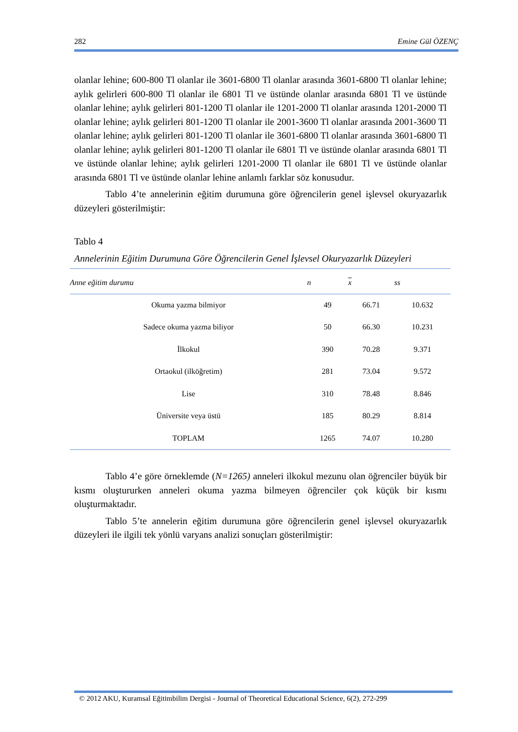282 Emine Gül ÖZENÇ
olanlar lehine; 600-800 Tl olanlar ile 3601-6800 Tl olanlar arasında 3601-6800 Tl olanlar lehine; aylık gelirleri 600-800 Tl olanlar ile 6801 Tl ve üstünde olanlar arasında 6801 Tl ve üstünde olanlar lehine; aylık gelirleri 801-1200 Tl olanlar ile 1201-2000 Tl olanlar arasında 1201-2000 Tl olanlar lehine; aylık gelirleri 801-1200 Tl olanlar ile 2001-3600 Tl olanlar arasında 2001-3600 Tl olanlar lehine; aylık gelirleri 801-1200 Tl olanlar ile 3601-6800 Tl olanlar arasında 3601-6800 Tl olanlar lehine; aylık gelirleri 801-1200 Tl olanlar ile 6801 Tl ve üstünde olanlar arasında 6801 Tl ve üstünde olanlar lehine; aylık gelirleri 1201-2000 Tl olanlar ile 6801 Tl ve üstünde olanlar arasında 6801 Tl ve üstünde olanlar lehine anlamlı farklar söz konusudur.
Tablo 4’te annelerinin eğitim durumuna göre öğrencilerin genel işlevsel okuryazarlık düzeyleri gösterilmiştir:
Tablo 4
Annelerinin Eğitim Durumuna Göre Öğrencilerin Genel İşlevsel Okuryazarlık Düzeyleri
| Anne eğitim durumu | n | x | ss |
| --- | --- | --- | --- |
| Okuma yazma bilmiyor | 49 | 66.71 | 10.632 |
| Sadece okuma yazma biliyor | 50 | 66.30 | 10.231 |
| İlkokul | 390 | 70.28 | 9.371 |
| Ortaokul (ilköğretim) | 281 | 73.04 | 9.572 |
| Lise | 310 | 78.48 | 8.846 |
| Üniversite veya üstü | 185 | 80.29 | 8.814 |
| TOPLAM | 1265 | 74.07 | 10.280 |
Tablo 4’e göre örneklemde (N=1265) anneleri ilkokul mezunu olan öğrenciler büyük bir kısmı oluştururken anneleri okuma yazma bilmeyen öğrenciler çok küçük bir kısmı oluşturmaktadır.
Tablo 5’te annelerin eğitim durumuna göre öğrencilerin genel işlevsel okuryazarlık düzeyleri ile ilgili tek yönlü varyans analizi sonuçları gösterilmiştir:
© 2012 AKU, Kuramsal Eğitimbilim Dergisi - Journal of Theoretical Educational Science, 6(2), 272-299